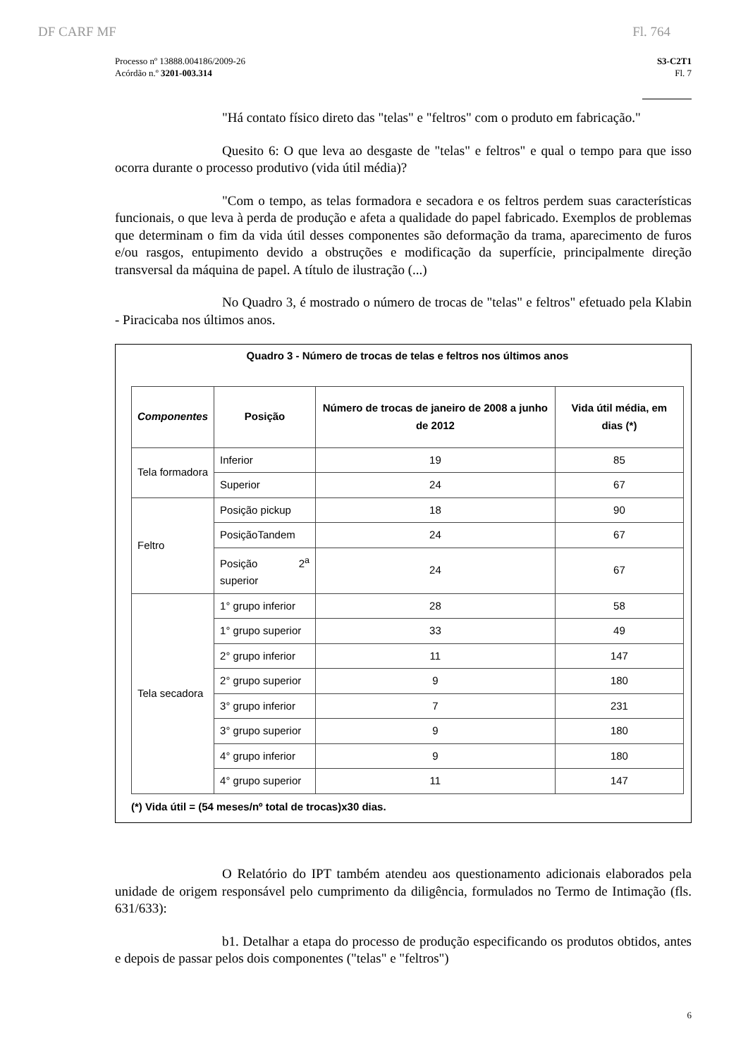DF CARF MF Fl. 764
Processo nº 13888.004186/2009-26
Acórdão n.º 3201-003.314
S3-C2T1
Fl. 7
"Há contato físico direto das "telas" e "feltros" com o produto em fabricação."
Quesito 6: O que leva ao desgaste de "telas" e feltros" e qual o tempo para que isso ocorra durante o processo produtivo (vida útil média)?
"Com o tempo, as telas formadora e secadora e os feltros perdem suas características funcionais, o que leva à perda de produção e afeta a qualidade do papel fabricado. Exemplos de problemas que determinam o fim da vida útil desses componentes são deformação da trama, aparecimento de furos e/ou rasgos, entupimento devido a obstruções e modificação da superfície, principalmente direção transversal da máquina de papel. A título de ilustração (...)
No Quadro 3, é mostrado o número de trocas de "telas" e feltros" efetuado pela Klabin - Piracicaba nos últimos anos.
Quadro 3 - Número de trocas de telas e feltros nos últimos anos
| Componentes | Posição | Número de trocas de janeiro de 2008 a junho de 2012 | Vida útil média, em dias (*) |
| --- | --- | --- | --- |
| Tela formadora | Inferior | 19 | 85 |
| | Superior | 24 | 67 |
| Feltro | Posição pickup | 18 | 90 |
| | PosiçãoTandem | 24 | 67 |
| | Posição 2<sup>a</sup> superior | 24 | 67 |
| Tela secadora | 1° grupo inferior | 28 | 58 |
| | 1° grupo superior | 33 | 49 |
| | 2° grupo inferior | 11 | 147 |
| | 2° grupo superior | 9 | 180 |
| | 3° grupo inferior | 7 | 231 |
| | 3° grupo superior | 9 | 180 |
| | 4° grupo inferior | 9 | 180 |
| | 4° grupo superior | 11 | 147 |
(*) Vida útil = (54 meses/nº total de trocas)x30 dias.
O Relatório do IPT também atendeu aos questionamento adicionais elaborados pela unidade de origem responsável pelo cumprimento da diligência, formulados no Termo de Intimação (fls. 631/633):
b1. Detalhar a etapa do processo de produção especificando os produtos obtidos, antes e depois de passar pelos dois componentes ("telas" e "feltros")
6